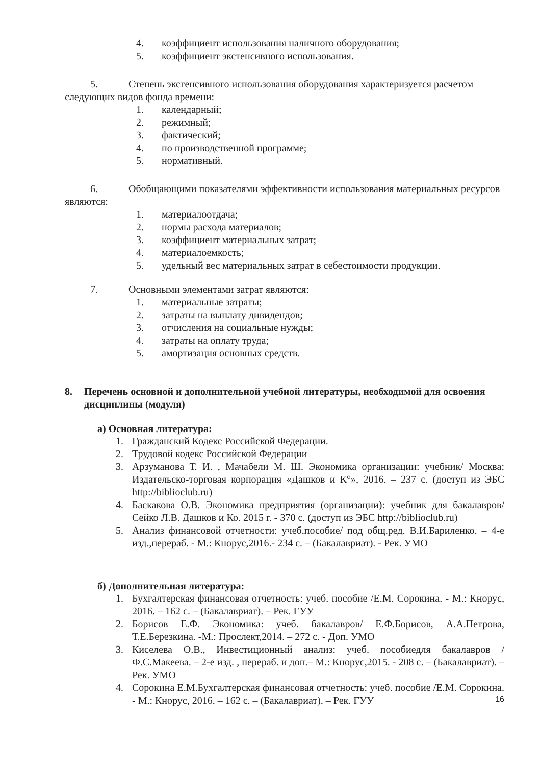4. коэффициент использования наличного оборудования;
5. коэффициент экстенсивного использования.
5. Степень экстенсивного использования оборудования характеризуется расчетом следующих видов фонда времени:
1. календарный;
2. режимный;
3. фактический;
4. по производственной программе;
5. нормативный.
6. Обобщающими показателями эффективности использования материальных ресурсов являются:
1. материалоотдача;
2. нормы расхода материалов;
3. коэффициент материальных затрат;
4. материалоемкость;
5. удельный вес материальных затрат в себестоимости продукции.
7. Основными элементами затрат являются:
1. материальные затраты;
2. затраты на выплату дивидендов;
3. отчисления на социальные нужды;
4. затраты на оплату труда;
5. амортизация основных средств.
8. Перечень основной и дополнительной учебной литературы, необходимой для освоения дисциплины (модуля)
а) Основная литература:
1. Гражданский Кодекс Российской Федерации.
2. Трудовой кодекс Российской Федерации
3. Арзуманова Т. И. , Мачабели М. Ш. Экономика организации: учебник/ Москва: Издательско-торговая корпорация «Дашков и К°», 2016. – 237 с. (доступ из ЭБС http://biblioclub.ru)
4. Баскакова О.В. Экономика предприятия (организации): учебник для бакалавров/ Сейко Л.В. Дашков и Ко. 2015 г. - 370 с. (доступ из ЭБС http://biblioclub.ru)
5. Анализ финансовой отчетности: учеб.пособие/ под общ.ред. В.И.Бариленко. – 4-е изд.,перераб. - М.: Кнорус,2016.- 234 с. – (Бакалавриат). - Рек. УМО
б) Дополнительная литература:
1. Бухгалтерская финансовая отчетность: учеб. пособие /Е.М. Сорокина. - М.: Кнорус, 2016. – 162 с. – (Бакалавриат). – Рек. ГУУ
2. Борисов Е.Ф. Экономика: учеб. бакалавров/ Е.Ф.Борисов, А.А.Петрова, Т.Е.Березкина. -М.: Прослект,2014. – 272 с. - Доп. УМО
3. Киселева О.В., Инвестиционный анализ: учеб. пособиедля бакалавров / Ф.С.Макеева. – 2-е изд. , перераб. и доп.– М.: Кнорус,2015. - 208 с. – (Бакалавриат). – Рек. УМО
4. Сорокина Е.М.Бухгалтерская финансовая отчетность: учеб. пособие /Е.М. Сорокина. - М.: Кнорус, 2016. – 162 с. – (Бакалавриат). – Рек. ГУУ
16